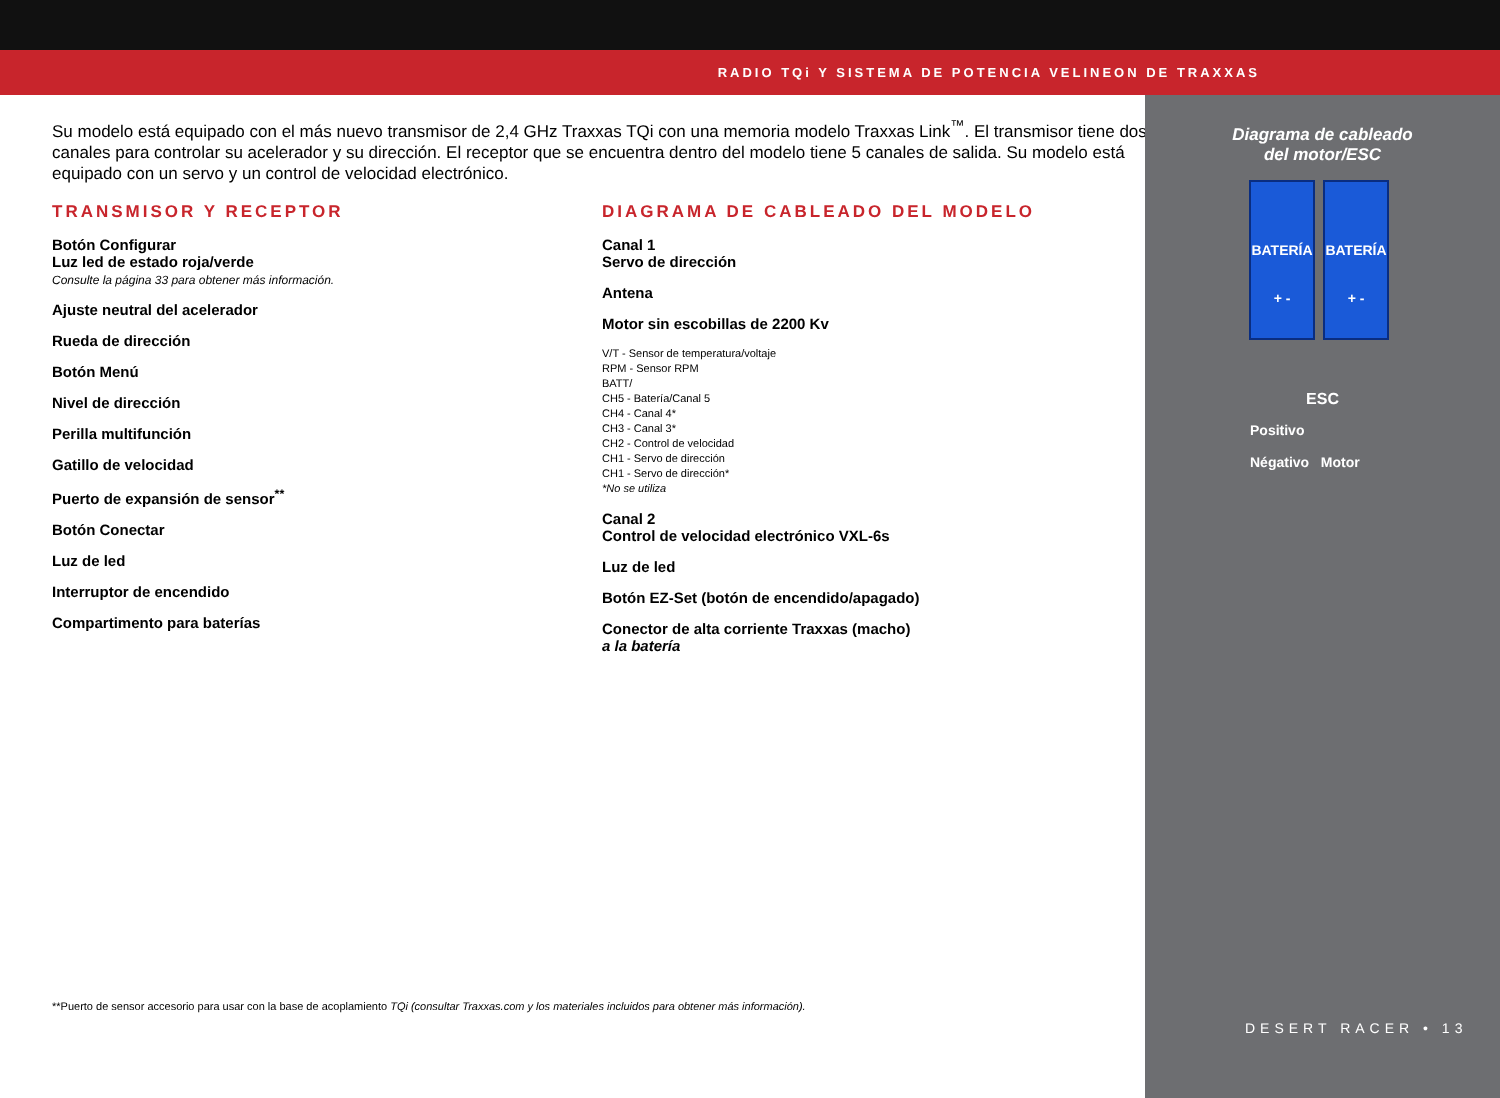RADIO TQi Y SISTEMA DE POTENCIA VELINEON DE TRAXXAS
Su modelo está equipado con el más nuevo transmisor de 2,4 GHz Traxxas TQi con una memoria modelo Traxxas Link<sup>™</sup>. El transmisor tiene dos canales para controlar su acelerador y su dirección. El receptor que se encuentra dentro del modelo tiene 5 canales de salida. Su modelo está equipado con un servo y un control de velocidad electrónico.
TRANSMISOR Y RECEPTOR
Botón Configurar
Luz led de estado roja/verde
Consulte la página 33 para obtener más información.
Ajuste neutral del acelerador
Rueda de dirección
Botón Menú
Nivel de dirección
Perilla multifunción
Gatillo de velocidad
Puerto de expansión de sensor<sup>**</sup>
Botón Conectar
Luz de led
Interruptor de encendido
Compartimento para baterías
DIAGRAMA DE CABLEADO DEL MODELO
Canal 1
Servo de dirección
Antena
Motor sin escobillas de 2200 Kv
V/T - Sensor de temperatura/voltaje
RPM - Sensor RPM
BATT/
CH5 - Batería/Canal 5
CH4 - Canal 4*
CH3 - Canal 3*
CH2 - Control de velocidad
CH1 - Servo de dirección
CH1 - Servo de dirección*
*No se utiliza
Canal 2
Control de velocidad electrónico VXL-6s
Luz de led
Botón EZ-Set (botón de encendido/apagado)
Conector de alta corriente Traxxas (macho)
a la batería
**Puerto de sensor accesorio para usar con la base de acoplamiento TQi (consultar Traxxas.com y los materiales incluidos para obtener más información).
Diagrama de cableado
del motor/ESC
BATERÍA
+ -
BATERÍA
+ -
ESC
Positivo
Négativo Motor
DESERT RACER • 13